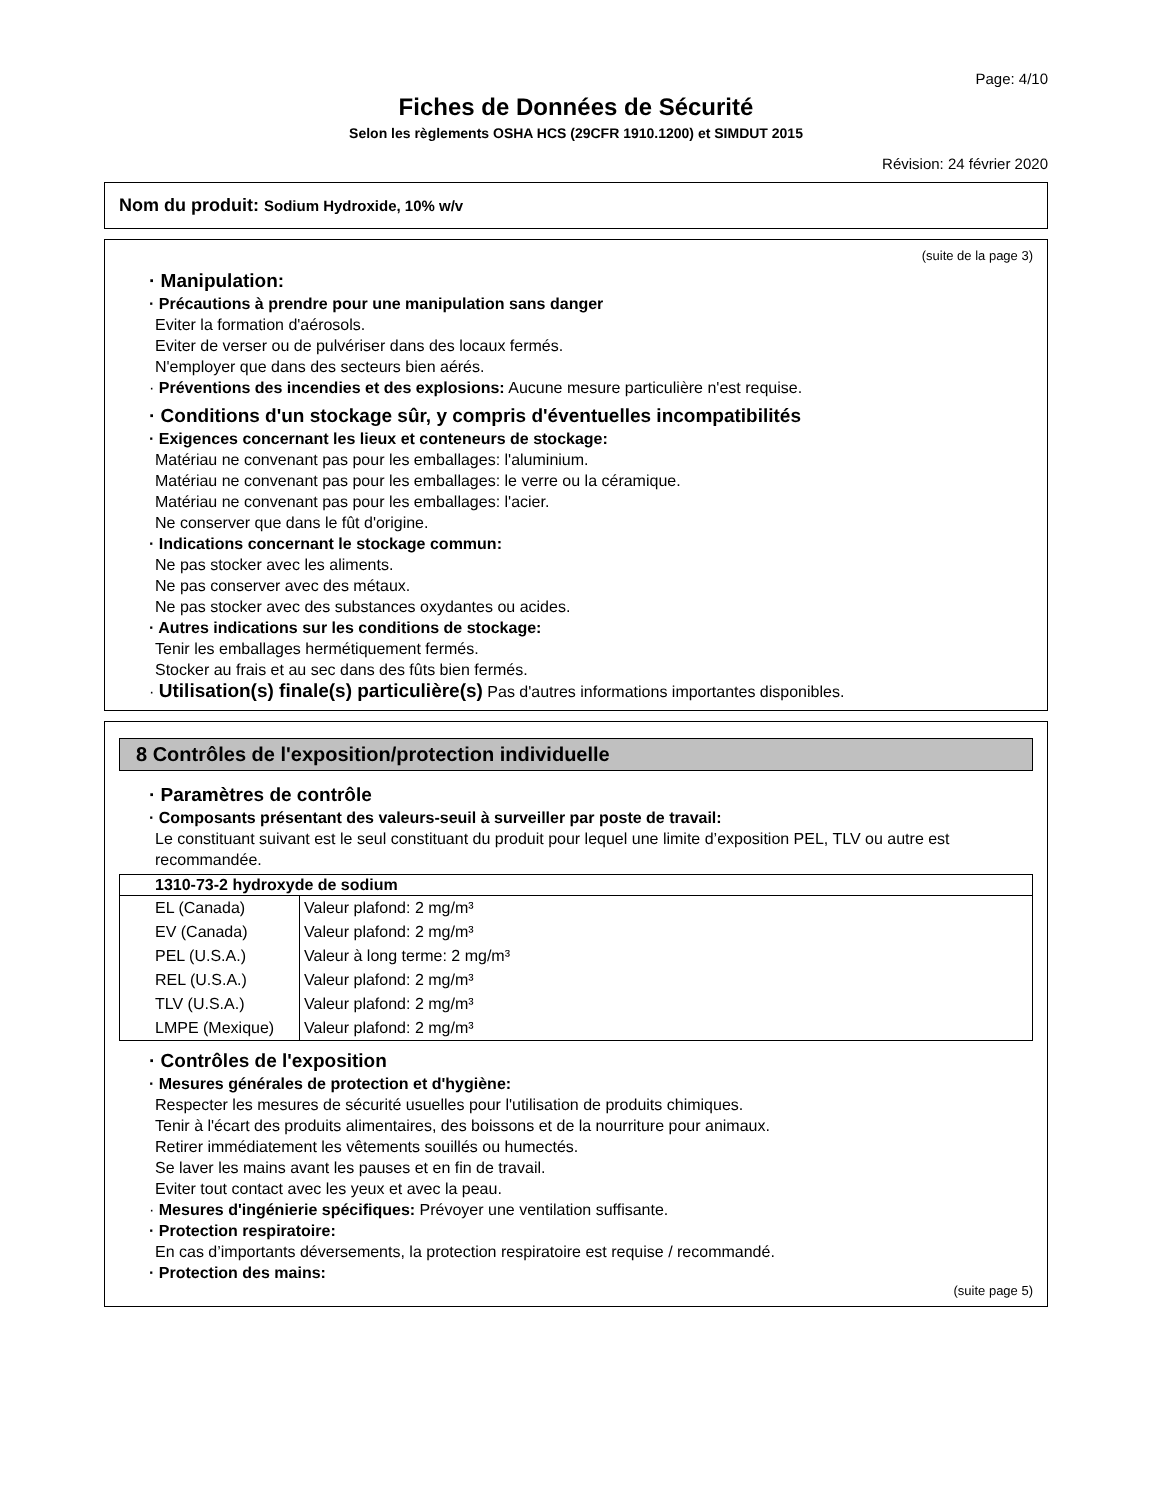Page: 4/10
Fiches de Données de Sécurité
Selon les règlements OSHA HCS (29CFR 1910.1200) et SIMDUT 2015
Révision: 24 février 2020
Nom du produit: Sodium Hydroxide, 10% w/v
(suite de la page 3)
· Manipulation:
· Précautions à prendre pour une manipulation sans danger
Eviter la formation d'aérosols.
Eviter de verser ou de pulvériser dans des locaux fermés.
N'employer que dans des secteurs bien aérés.
· Préventions des incendies et des explosions: Aucune mesure particulière n'est requise.
· Conditions d'un stockage sûr, y compris d'éventuelles incompatibilités
· Exigences concernant les lieux et conteneurs de stockage:
Matériau ne convenant pas pour les emballages: l'aluminium.
Matériau ne convenant pas pour les emballages: le verre ou la céramique.
Matériau ne convenant pas pour les emballages: l'acier.
Ne conserver que dans le fût d'origine.
· Indications concernant le stockage commun:
Ne pas stocker avec les aliments.
Ne pas conserver avec des métaux.
Ne pas stocker avec des substances oxydantes ou acides.
· Autres indications sur les conditions de stockage:
Tenir les emballages hermétiquement fermés.
Stocker au frais et au sec dans des fûts bien fermés.
· Utilisation(s) finale(s) particulière(s) Pas d'autres informations importantes disponibles.
8 Contrôles de l'exposition/protection individuelle
· Paramètres de contrôle
· Composants présentant des valeurs-seuil à surveiller par poste de travail:
Le constituant suivant est le seul constituant du produit pour lequel une limite d’exposition PEL, TLV ou autre est recommandée.
| 1310-73-2 hydroxyde de sodium | |
| --- | --- |
| EL (Canada) | Valeur plafond: 2 mg/m³ |
| EV (Canada) | Valeur plafond: 2 mg/m³ |
| PEL (U.S.A.) | Valeur à long terme: 2 mg/m³ |
| REL (U.S.A.) | Valeur plafond: 2 mg/m³ |
| TLV (U.S.A.) | Valeur plafond: 2 mg/m³ |
| LMPE (Mexique) | Valeur plafond: 2 mg/m³ |
· Contrôles de l'exposition
· Mesures générales de protection et d'hygiène:
Respecter les mesures de sécurité usuelles pour l'utilisation de produits chimiques.
Tenir à l'écart des produits alimentaires, des boissons et de la nourriture pour animaux.
Retirer immédiatement les vêtements souillés ou humectés.
Se laver les mains avant les pauses et en fin de travail.
Eviter tout contact avec les yeux et avec la peau.
· Mesures d'ingénierie spécifiques: Prévoyer une ventilation suffisante.
· Protection respiratoire:
En cas d’importants déversements, la protection respiratoire est requise / recommandé.
· Protection des mains:
(suite page 5)